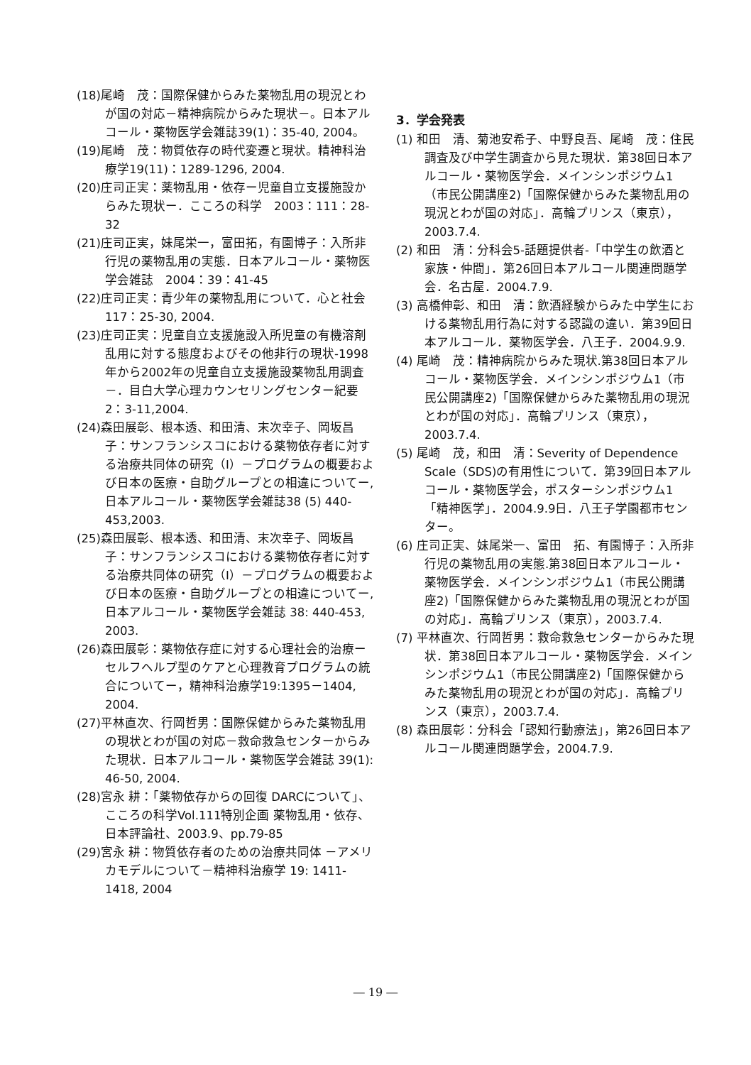(18)尾崎　茂：国際保健からみた薬物乱用の現況とわが国の対応－精神病院からみた現状－。日本アルコール・薬物医学会雑誌39(1)：35-40, 2004。
(19)尾崎　茂：物質依存の時代変遷と現状。精神科治療学19(11)：1289-1296, 2004.
(20)庄司正実：薬物乱用・依存ー児童自立支援施設からみた現状ー．こころの科学　2003：111：28-32
(21)庄司正実，妹尾栄一，富田拓，有園博子：入所非行児の薬物乱用の実態．日本アルコール・薬物医学会雑誌　2004：39：41-45
(22)庄司正実：青少年の薬物乱用について．心と社会 117：25-30, 2004.
(23)庄司正実：児童自立支援施設入所児童の有機溶剤乱用に対する態度およびその他非行の現状-1998年から2002年の児童自立支援施設薬物乱用調査－．目白大学心理カウンセリングセンター紀要2：3-11,2004.
(24)森田展彰、根本透、和田清、末次幸子、岡坂昌子：サンフランシスコにおける薬物依存者に対する治療共同体の研究（Ⅰ）－プログラムの概要および日本の医療・自助グループとの相違についてー,日本アルコール・薬物医学会雑誌38 (5) 440-453,2003.
(25)森田展彰、根本透、和田清、末次幸子、岡坂昌子：サンフランシスコにおける薬物依存者に対する治療共同体の研究（Ⅰ）－プログラムの概要および日本の医療・自助グループとの相違についてー,日本アルコール・薬物医学会雑誌 38: 440-453, 2003.
(26)森田展彰：薬物依存症に対する心理社会的治療ーセルフヘルプ型のケアと心理教育プログラムの統合についてー，精神科治療学19:1395－1404,　2004.
(27)平林直次、行岡哲男：国際保健からみた薬物乱用の現状とわが国の対応－救命救急センターからみた現状．日本アルコール・薬物医学会雑誌 39(1): 46-50, 2004.
(28)宮永 耕：「薬物依存からの回復 DARCについて」、こころの科学Vol.111特別企画 薬物乱用・依存、日本評論社、2003.9、pp.79-85
(29)宮永 耕：物質依存者のための治療共同体 －アメリカモデルについて－精神科治療学 19: 1411-1418, 2004
3．学会発表
(1) 和田　清、菊池安希子、中野良吾、尾崎　茂：住民調査及び中学生調査から見た現状．第38回日本アルコール・薬物医学会．メインシンポジウム1（市民公開講座2)「国際保健からみた薬物乱用の現況とわが国の対応」．高輪プリンス（東京），2003.7.4.
(2) 和田　清：分科会5-話題提供者-「中学生の飲酒と家族・仲間」．第26回日本アルコール関連問題学会．名古屋．2004.7.9.
(3) 高橋伸彰、和田　清：飲酒経験からみた中学生における薬物乱用行為に対する認識の違い．第39回日本アルコール．薬物医学会．八王子．2004.9.9.
(4) 尾崎　茂：精神病院からみた現状.第38回日本アルコール・薬物医学会．メインシンポジウム1（市民公開講座2)「国際保健からみた薬物乱用の現況とわが国の対応」．高輪プリンス（東京），2003.7.4.
(5) 尾崎　茂，和田　清：Severity of Dependence Scale（SDS)の有用性について．第39回日本アルコール・薬物医学会，ポスターシンポジウム1「精神医学」．2004.9.9日．八王子学園都市センター。
(6) 庄司正実、妹尾栄一、富田　拓、有園博子：入所非行児の薬物乱用の実態.第38回日本アルコール・薬物医学会．メインシンポジウム1（市民公開講座2)「国際保健からみた薬物乱用の現況とわが国の対応」．高輪プリンス（東京），2003.7.4.
(7) 平林直次、行岡哲男：救命救急センターからみた現状．第38回日本アルコール・薬物医学会．メインシンポジウム1（市民公開講座2)「国際保健からみた薬物乱用の現況とわが国の対応」．高輪プリンス（東京），2003.7.4.
(8) 森田展彰：分科会「認知行動療法」，第26回日本アルコール関連問題学会，2004.7.9.
― 19 ―